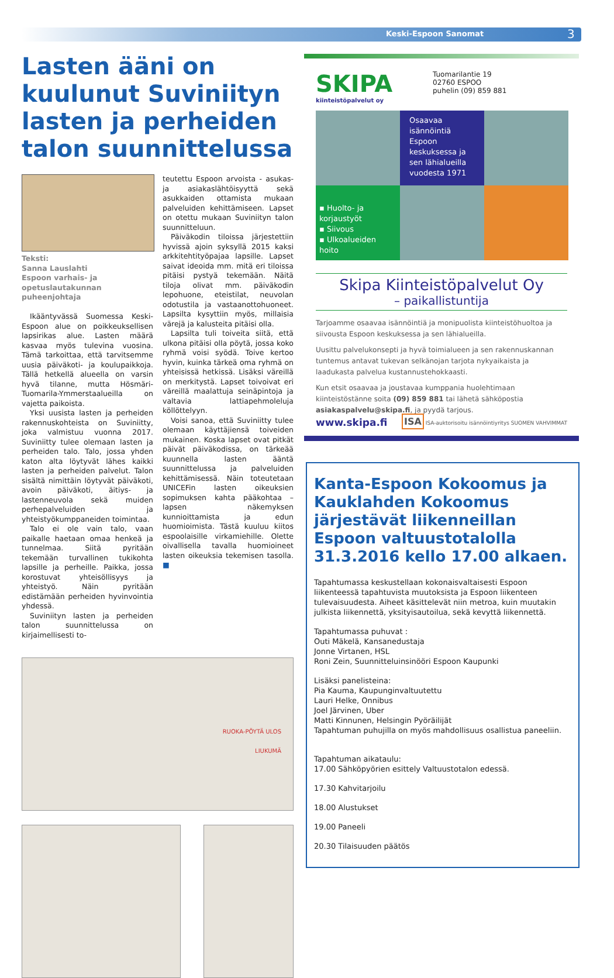Keski-Espoon Sanomat 3
Lasten ääni on kuulunut Suviniityn lasten ja perheiden talon suunnittelussa
Teksti:
Sanna Lauslahti
Espoon varhais- ja opetuslautakunnan puheenjohtaja
Ikääntyvässä Suomessa Keski-Espoon alue on poikkeuksellisen lapsirikas alue. Lasten määrä kasvaa myös tulevina vuosina. Tämä tarkoittaa, että tarvitsemme uusia päiväkoti- ja koulupaikkoja. Tällä hetkellä alueella on varsin hyvä tilanne, mutta Hösmäri-Tuomarila-Ymmerstaalueilla on vajetta paikoista.
Yksi uusista lasten ja perheiden rakennuskohteista on Suviniitty, joka valmistuu vuonna 2017. Suviniitty tulee olemaan lasten ja perheiden talo. Talo, jossa yhden katon alta löytyvät lähes kaikki lasten ja perheiden palvelut. Talon sisältä nimittäin löytyvät päiväkoti, avoin päiväkoti, äitiys- ja lastenneuvola sekä muiden perhepalveluiden ja yhteistyökumppaneiden toimintaa.
Talo ei ole vain talo, vaan paikalle haetaan omaa henkeä ja tunnelmaa. Siitä pyritään tekemään turvallinen tukikohta lapsille ja perheille. Paikka, jossa korostuvat yhteisöllisyys ja yhteistyö. Näin pyritään edistämään perheiden hyvinvointia yhdessä.
Suviniityn lasten ja perheiden talon suunnittelussa on kirjaimellisesti to-
teutettu Espoon arvoista - asukas- ja asiakaslähtöisyyttä sekä asukkaiden ottamista mukaan palveluiden kehittämiseen. Lapset on otettu mukaan Suviniityn talon suunnitteluun.
Päiväkodin tiloissa järjestettiin hyvissä ajoin syksyllä 2015 kaksi arkkitehtityöpajaa lapsille. Lapset saivat ideoida mm. mitä eri tiloissa pitäisi pystyä tekemään. Näitä tiloja olivat mm. päiväkodin lepohuone, eteistilat, neuvolan odotustila ja vastaanottohuoneet. Lapsilta kysyttiin myös, millaisia värejä ja kalusteita pitäisi olla.
Lapsilta tuli toiveita siitä, että ulkona pitäisi olla pöytä, jossa koko ryhmä voisi syödä. Toive kertoo hyvin, kuinka tärkeä oma ryhmä on yhteisissä hetkissä. Lisäksi väreillä on merkitystä. Lapset toivoivat eri väreillä maalattuja seinäpintoja ja valtavia lattiapehmoleluja köllöttelyyn.
Voisi sanoa, että Suviniitty tulee olemaan käyttäjiensä toiveiden mukainen. Koska lapset ovat pitkät päivät päiväkodissa, on tärkeää kuunnella lasten ääntä suunnittelussa ja palveluiden kehittämisessä. Näin toteutetaan UNICEFin lasten oikeuksien sopimuksen kahta pääkohtaa – lapsen näkemyksen kunnioittamista ja edun huomioimista. Tästä kuuluu kiitos espoolaisille virkamiehille. Olette oivallisella tavalla huomioineet lasten oikeuksia tekemisen tasolla. ■
RUOKA-PÖYTÄ ULOS
LIUKUMÄ
SKIPA
kiinteistöpalvelut oy
Tuomarilantie 19
02760 ESPOO
puhelin (09) 859 881
Osaavaa isännöintiä Espoon keskuksessa ja sen lähialueilla vuodesta 1971
▪ Huolto- ja korjaustyöt
▪ Siivous
▪ Ulkoalueiden hoito
Skipa Kiinteistöpalvelut Oy
– paikallistuntija
Tarjoamme osaavaa isännöintiä ja monipuolista kiinteistöhuoltoa ja siivousta Espoon keskuksessa ja sen lähialueilla.
Uusittu palvelukonsepti ja hyvä toimialueen ja sen rakennuskannan tuntemus antavat tukevan selkänojan tarjota nykyaikaista ja laadukasta palvelua kustannustehokkaasti.
Kun etsit osaavaa ja joustavaa kumppania huolehtimaan kiinteistöstänne soita (09) 859 881 tai lähetä sähköpostia asiakaspalvelu@skipa.fi, ja pyydä tarjous.
www.skipa.fi ISA ISA-auktorisoitu isännöintiyritys SUOMEN VAHVIMMAT
Kanta-Espoon Kokoomus ja Kauklahden Kokoomus järjestävät liikenneillan Espoon valtuustotalolla 31.3.2016 kello 17.00 alkaen.
Tapahtumassa keskustellaan kokonaisvaltaisesti Espoon liikenteessä tapahtuvista muutoksista ja Espoon liikenteen tulevaisuudesta. Aiheet käsittelevät niin metroa, kuin muutakin julkista liikennettä, yksityisautoilua, sekä kevyttä liikennettä.
Tapahtumassa puhuvat :
Outi Mäkelä, Kansanedustaja
Jonne Virtanen, HSL
Roni Zein, Suunnitteluinsinööri Espoon Kaupunki
Lisäksi panelisteina:
Pia Kauma, Kaupunginvaltuutettu
Lauri Helke, Onnibus
Joel Järvinen, Uber
Matti Kinnunen, Helsingin Pyöräilijät
Tapahtuman puhujilla on myös mahdollisuus osallistua paneeliin.
Tapahtuman aikataulu:
17.00 Sähköpyörien esittely Valtuustotalon edessä.
17.30 Kahvitarjoilu
18.00 Alustukset
19.00 Paneeli
20.30 Tilaisuuden päätös